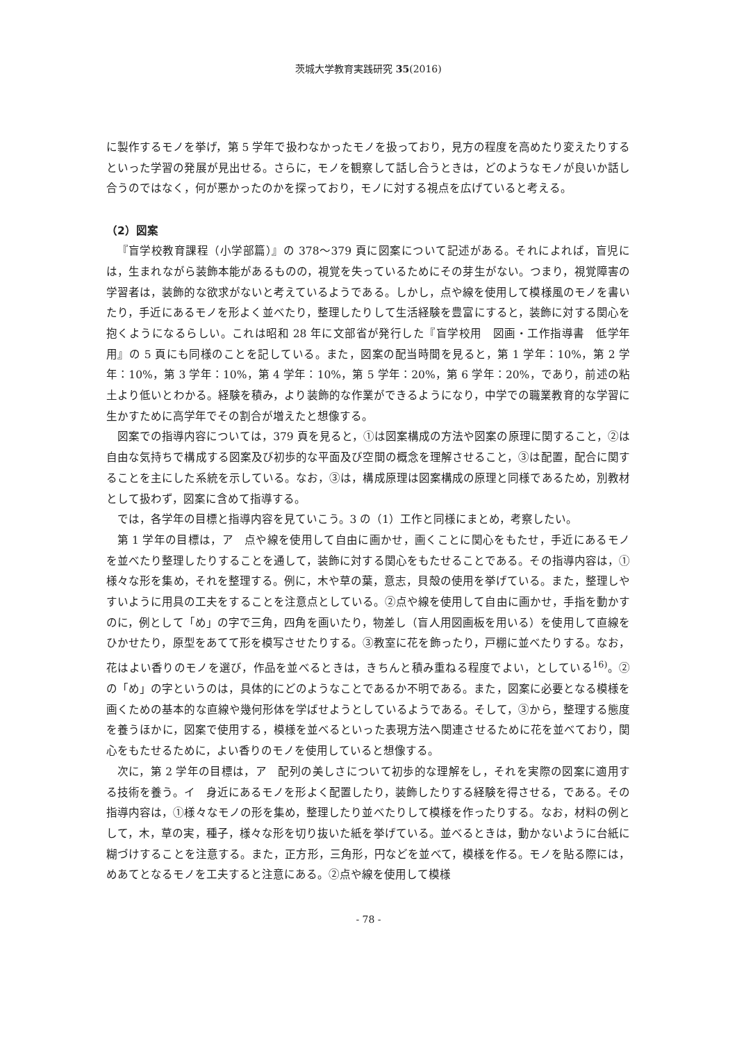茨城大学教育実践研究 35(2016)
に製作するモノを挙げ，第 5 学年で扱わなかったモノを扱っており，見方の程度を高めたり変えたりするといった学習の発展が見出せる。さらに，モノを観察して話し合うときは，どのようなモノが良いか話し合うのではなく，何が悪かったのかを探っており，モノに対する視点を広げていると考える。
（2）図案
『盲学校教育課程（小学部篇）』の 378～379 頁に図案について記述がある。それによれば，盲児には，生まれながら装飾本能があるものの，視覚を失っているためにその芽生がない。つまり，視覚障害の学習者は，装飾的な欲求がないと考えているようである。しかし，点や線を使用して模様風のモノを書いたり，手近にあるモノを形よく並べたり，整理したりして生活経験を豊富にすると，装飾に対する関心を抱くようになるらしい。これは昭和 28 年に文部省が発行した『盲学校用　図画・工作指導書　低学年用』の 5 頁にも同様のことを記している。また，図案の配当時間を見ると，第 1 学年：10%，第 2 学年：10%，第 3 学年：10%，第 4 学年：10%，第 5 学年：20%，第 6 学年：20%，であり，前述の粘土より低いとわかる。経験を積み，より装飾的な作業ができるようになり，中学での職業教育的な学習に生かすために高学年でその割合が増えたと想像する。
図案での指導内容については，379 頁を見ると，①は図案構成の方法や図案の原理に関すること，②は自由な気持ちで構成する図案及び初歩的な平面及び空間の概念を理解させること，③は配置，配合に関することを主にした系統を示している。なお，③は，構成原理は図案構成の原理と同様であるため，別教材として扱わず，図案に含めて指導する。
では，各学年の目標と指導内容を見ていこう。3 の（1）工作と同様にまとめ，考察したい。
第 1 学年の目標は，ア　点や線を使用して自由に画かせ，画くことに関心をもたせ，手近にあるモノを並べたり整理したりすることを通して，装飾に対する関心をもたせることである。その指導内容は，①様々な形を集め，それを整理する。例に，木や草の葉，意志，貝殻の使用を挙げている。また，整理しやすいように用具の工夫をすることを注意点としている。②点や線を使用して自由に画かせ，手指を動かすのに，例として「め」の字で三角，四角を画いたり，物差し（盲人用図画板を用いる）を使用して直線をひかせたり，原型をあてて形を模写させたりする。③教室に花を飾ったり，戸棚に並べたりする。なお，花はよい香りのモノを選び，作品を並べるときは，きちんと積み重ねる程度でよい，としている<sup>16)</sup>。②の「め」の字というのは，具体的にどのようなことであるか不明である。また，図案に必要となる模様を画くための基本的な直線や幾何形体を学ばせようとしているようである。そして，③から，整理する態度を養うほかに，図案で使用する，模様を並べるといった表現方法へ関連させるために花を並べており，関心をもたせるために，よい香りのモノを使用していると想像する。
次に，第 2 学年の目標は，ア　配列の美しさについて初歩的な理解をし，それを実際の図案に適用する技術を養う。イ　身近にあるモノを形よく配置したり，装飾したりする経験を得させる，である。その指導内容は，①様々なモノの形を集め，整理したり並べたりして模様を作ったりする。なお，材料の例として，木，草の実，種子，様々な形を切り抜いた紙を挙げている。並べるときは，動かないように台紙に糊づけすることを注意する。また，正方形，三角形，円などを並べて，模様を作る。モノを貼る際には，めあてとなるモノを工夫すると注意にある。②点や線を使用して模様
- 78 -